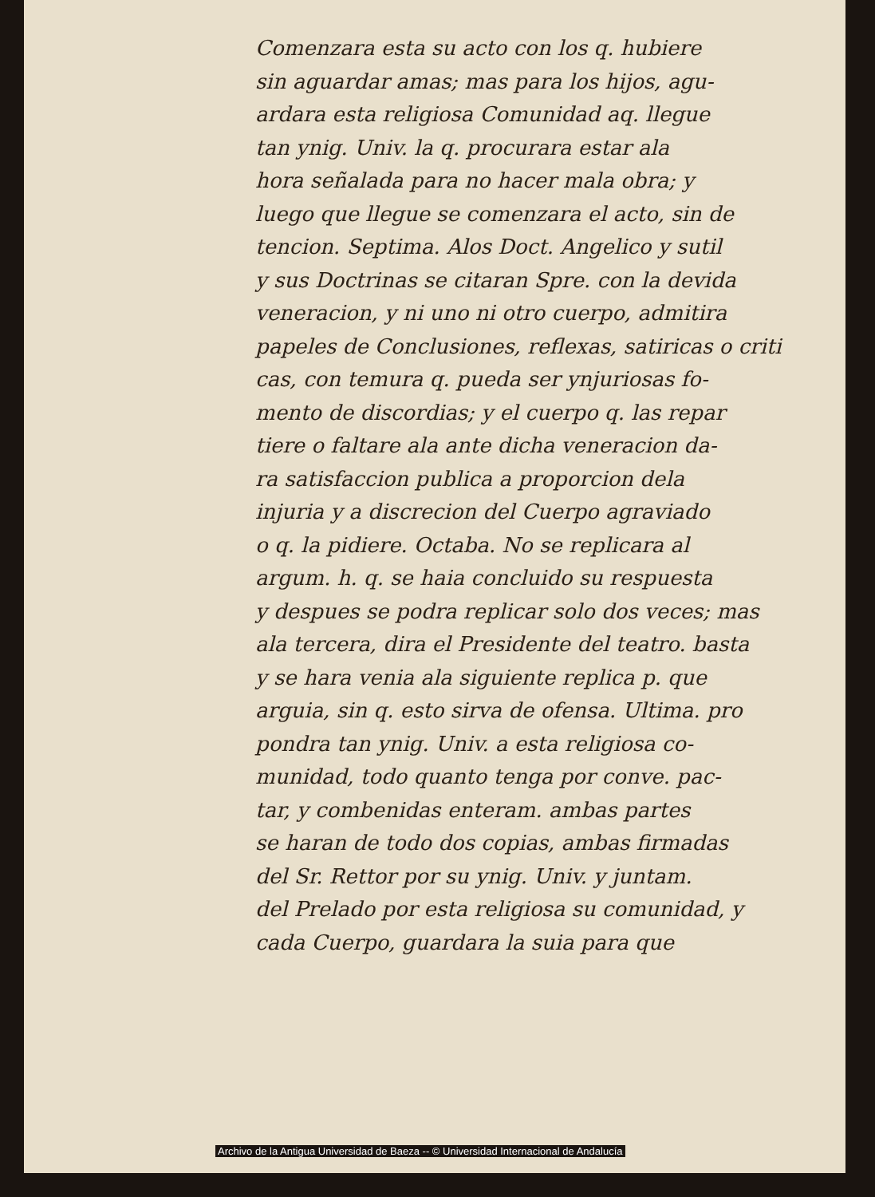Comenzara esta su acto con los q. hubiere
sin aguardar amas; mas para los hijos, agu-
ardara esta religiosa Comunidad aq. llegue
tan ynig. Univ. la q. procurara estar ala
hora señalada para no hacer mala obra; y
luego que llegue se comenzara el acto, sin de
tencion. Septima. Alos Doct. Angelico y sutil
y sus Doctrinas se citaran Spre. con la devida
veneracion, y ni uno ni otro cuerpo, admitira
papeles de Conclusiones, reflexas, satiricas o criti
cas, con temura q. pueda ser ynjuriosas fo-
mento de discordias; y el cuerpo q. las repar
tiere o faltare ala ante dicha veneracion da-
ra satisfaccion publica a proporcion dela
injuria y a discrecion del Cuerpo agraviado
o q. la pidiere. Octaba. No se replicara al
argum. h. q. se haia concluido su respuesta
y despues se podra replicar solo dos veces; mas
ala tercera, dira el Presidente del teatro. basta
y se hara venia ala siguiente replica p. que
arguia, sin q. esto sirva de ofensa. Ultima. pro
pondra tan ynig. Univ. a esta religiosa co-
munidad, todo quanto tenga por conve. pac-
tar, y combenidas enteram. ambas partes
se haran de todo dos copias, ambas firmadas
del Sr. Rettor por su ynig. Univ. y juntam.
del Prelado por esta religiosa su comunidad, y
cada Cuerpo, guardara la suia para que
Archivo de la Antigua Universidad de Baeza -- © Universidad Internacional de Andalucía